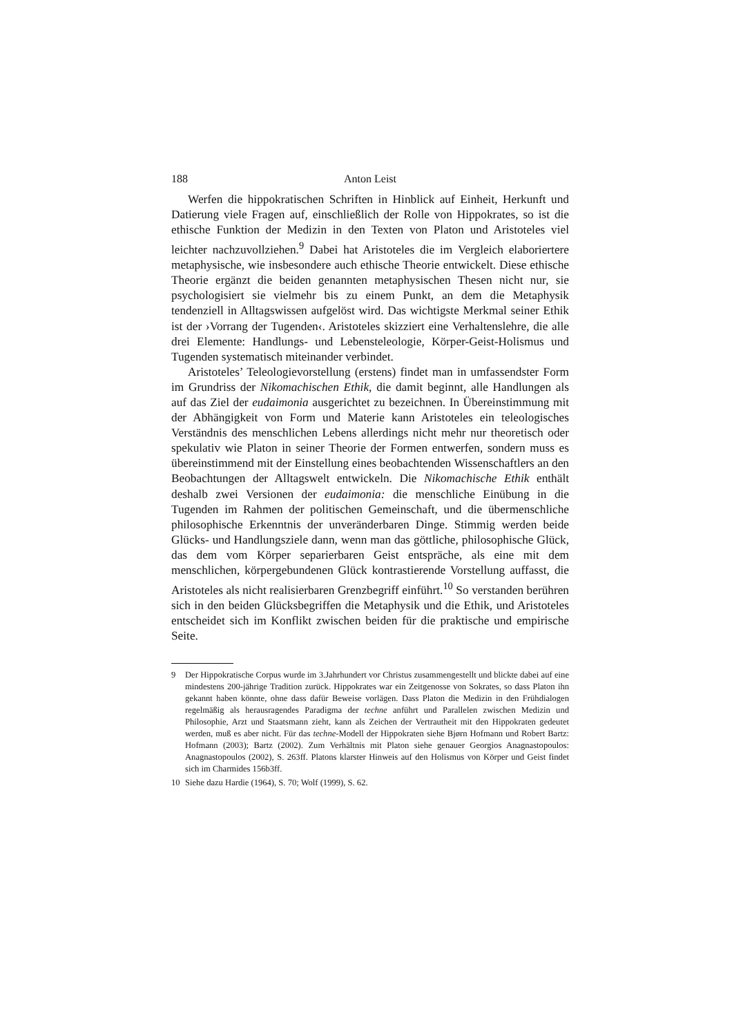188 Anton Leist
Werfen die hippokratischen Schriften in Hinblick auf Einheit, Herkunft und Datierung viele Fragen auf, einschließlich der Rolle von Hippokrates, so ist die ethische Funktion der Medizin in den Texten von Platon und Aristoteles viel leichter nachzuvollziehen.<sup>9</sup> Dabei hat Aristoteles die im Vergleich elaboriertere metaphysische, wie insbesondere auch ethische Theorie entwickelt. Diese ethische Theorie ergänzt die beiden genannten metaphysischen Thesen nicht nur, sie psychologisiert sie vielmehr bis zu einem Punkt, an dem die Metaphysik tendenziell in Alltagswissen aufgelöst wird. Das wichtigste Merkmal seiner Ethik ist der ›Vorrang der Tugenden‹. Aristoteles skizziert eine Verhaltenslehre, die alle drei Elemente: Handlungs- und Lebensteleologie, Körper-Geist-Holismus und Tugenden systematisch miteinander verbindet.
Aristoteles’ Teleologievorstellung (erstens) findet man in umfassendster Form im Grundriss der Nikomachischen Ethik, die damit beginnt, alle Handlungen als auf das Ziel der eudaimonia ausgerichtet zu bezeichnen. In Übereinstimmung mit der Abhängigkeit von Form und Materie kann Aristoteles ein teleologisches Verständnis des menschlichen Lebens allerdings nicht mehr nur theoretisch oder spekulativ wie Platon in seiner Theorie der Formen entwerfen, sondern muss es übereinstimmend mit der Einstellung eines beobachtenden Wissenschaftlers an den Beobachtungen der Alltagswelt entwickeln. Die Nikomachische Ethik enthält deshalb zwei Versionen der eudaimonia: die menschliche Einübung in die Tugenden im Rahmen der politischen Gemeinschaft, und die übermenschliche philosophische Erkenntnis der unveränderbaren Dinge. Stimmig werden beide Glücks- und Handlungsziele dann, wenn man das göttliche, philosophische Glück, das dem vom Körper separierbaren Geist entspräche, als eine mit dem menschlichen, körpergebundenen Glück kontrastierende Vorstellung auffasst, die Aristoteles als nicht realisierbaren Grenzbegriff einführt.<sup>10</sup> So verstanden berühren sich in den beiden Glücksbegriffen die Metaphysik und die Ethik, und Aristoteles entscheidet sich im Konflikt zwischen beiden für die praktische und empirische Seite.
9 Der Hippokratische Corpus wurde im 3.Jahrhundert vor Christus zusammengestellt und blickte dabei auf eine mindestens 200-jährige Tradition zurück. Hippokrates war ein Zeitgenosse von Sokrates, so dass Platon ihn gekannt haben könnte, ohne dass dafür Beweise vorlägen. Dass Platon die Medizin in den Frühdialogen regelmäßig als herausragendes Paradigma der techne anführt und Parallelen zwischen Medizin und Philosophie, Arzt und Staatsmann zieht, kann als Zeichen der Vertrautheit mit den Hippokraten gedeutet werden, muß es aber nicht. Für das techne-Modell der Hippokraten siehe Bjørn Hofmann und Robert Bartz: Hofmann (2003); Bartz (2002). Zum Verhältnis mit Platon siehe genauer Georgios Anagnastopoulos: Anagnastopoulos (2002), S. 263ff. Platons klarster Hinweis auf den Holismus von Körper und Geist findet sich im Charmides 156b3ff.
10 Siehe dazu Hardie (1964), S. 70; Wolf (1999), S. 62.